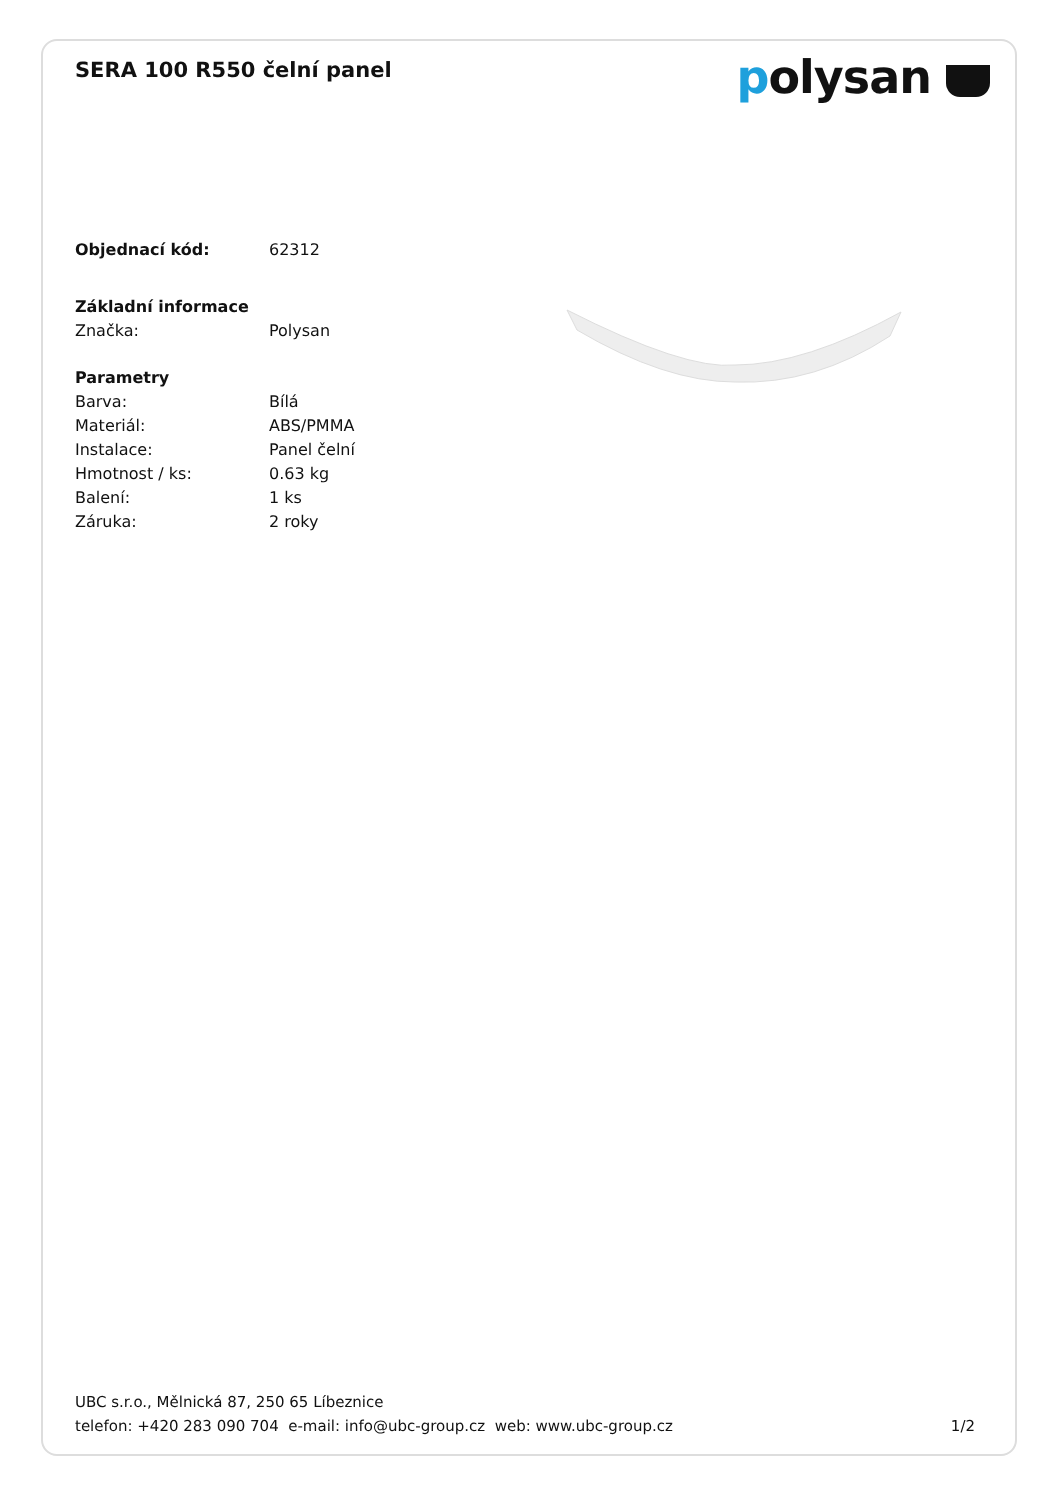SERA 100 R550 čelní panel
polysan
| Objednací kód: | 62312 |
| Základní informace | |
| Značka: | Polysan |
| Parametry | |
| Barva: | Bílá |
| Materiál: | ABS/PMMA |
| Instalace: | Panel čelní |
| Hmotnost / ks: | 0.63 kg |
| Balení: | 1 ks |
| Záruka: | 2 roky |
UBC s.r.o., Mělnická 87, 250 65 Líbeznice
telefon: +420 283 090 704 e-mail: info@ubc-group.cz web: www.ubc-group.cz
1/2